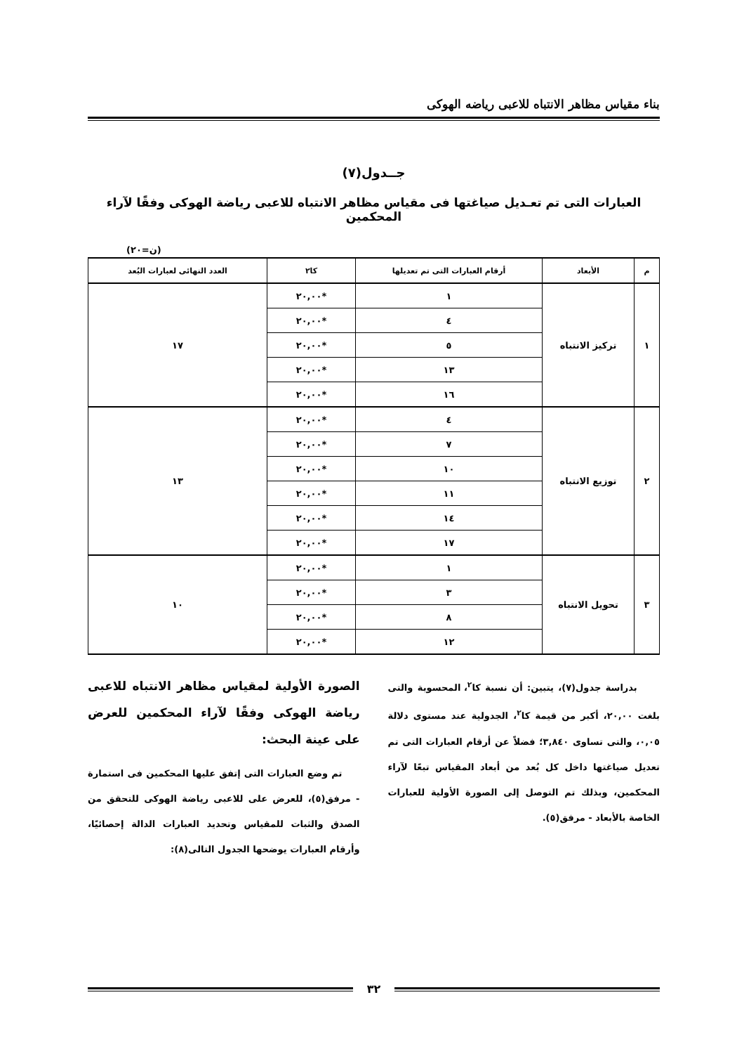بناء مقياس مظاهر الانتباه للاعبى رياضه الهوكى
جــدول(٧)
العبارات التى تم تعـديل صياغتها فى مقياس مظاهر الانتباه للاعبى رياضة الهوكى وفقًا لآراء المحكمين
(ن=٢٠)
| م | الأبعاد | أرقام العبارات التى تم تعديلها | كا٢ | العدد النهائى لعبارات البُعد |
| --- | --- | --- | --- | --- |
| ١ | تركيز الانتباه | ١ | *٢٠,٠٠ | ١٧ |
| | | ٤ | *٢٠,٠٠ | |
| | | ٥ | *٢٠,٠٠ | |
| | | ١٣ | *٢٠,٠٠ | |
| | | ١٦ | *٢٠,٠٠ | |
| ٢ | توزيع الانتباه | ٤ | *٢٠,٠٠ | ١٣ |
| | | ٧ | *٢٠,٠٠ | |
| | | ١٠ | *٢٠,٠٠ | |
| | | ١١ | *٢٠,٠٠ | |
| | | ١٤ | *٢٠,٠٠ | |
| | | ١٧ | *٢٠,٠٠ | |
| ٣ | تحويل الانتباه | ١ | *٢٠,٠٠ | ١٠ |
| | | ٣ | *٢٠,٠٠ | |
| | | ٨ | *٢٠,٠٠ | |
| | | ١٢ | *٢٠,٠٠ | |
بدراسة جدول(٧)، يتبين: أن نسبة كا<sup>٢</sup>، المحسوبة والتى بلغت ٢٠,٠٠، أكبر من قيمة كا<sup>٢</sup>، الجدولية عند مستوى دلالة ٠,٠٥، والتى تساوى ٣,٨٤٠؛ فضلاً عن أرقام العبارات التى تم تعديل صياغتها داخل كل بُعد من أبعاد المقياس تبعًا لآراء المحكمين، وبذلك تم التوصل إلى الصورة الأولية للعبارات الخاصة بالأبعاد - مرفق(٥).
الصورة الأولية لمقياس مظاهر الانتباه للاعبى رياضة الهوكى وفقًا لآراء المحكمين للعرض على عينة البحث:
تم وضع العبارات التى إتفق عليها المحكمين فى استمارة - مرفق(٥)، للعرض على للاعبى رياضة الهوكى للتحقق من الصدق والثبات للمقياس وتحديد العبارات الدالة إحصائيًا، وأرقام العبارات يوضحها الجدول التالى(٨):
٣٢